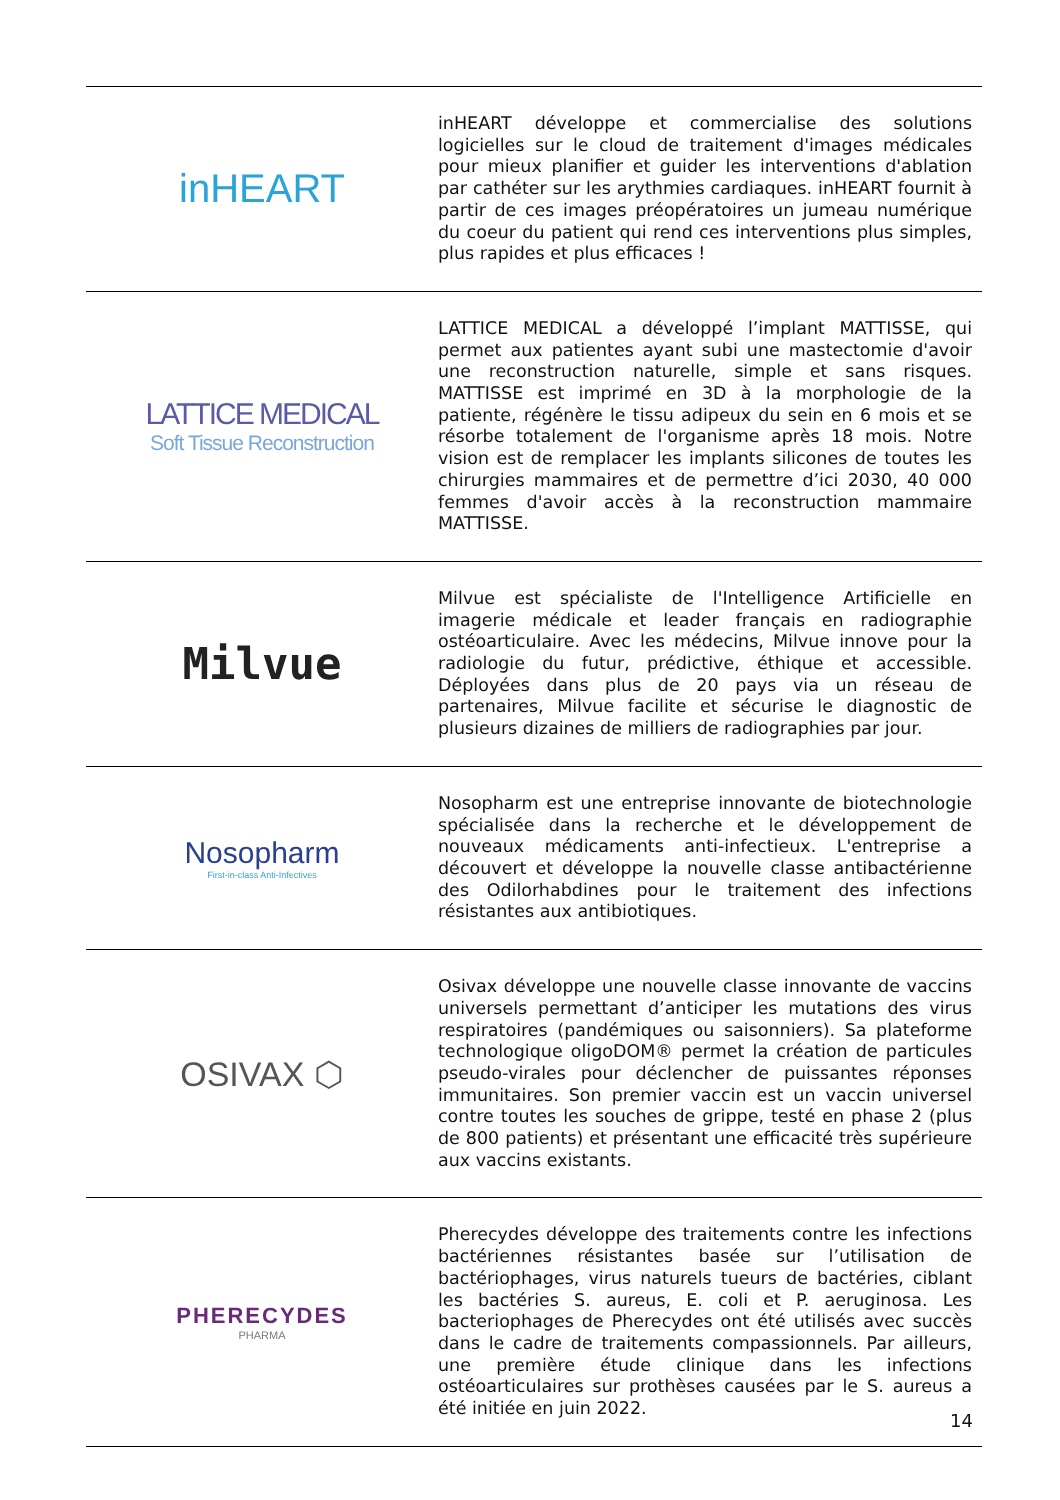| inHEART | inHEART développe et commercialise des solutions logicielles sur le cloud de traitement d'images médicales pour mieux planifier et guider les interventions d'ablation par cathéter sur les arythmies cardiaques. inHEART fournit à partir de ces images préopératoires un jumeau numérique du coeur du patient qui rend ces interventions plus simples, plus rapides et plus efficaces ! |
| LATTICE MEDICAL Soft Tissue Reconstruction | LATTICE MEDICAL a développé l’implant MATTISSE, qui permet aux patientes ayant subi une mastectomie d'avoir une reconstruction naturelle, simple et sans risques. MATTISSE est imprimé en 3D à la morphologie de la patiente, régénère le tissu adipeux du sein en 6 mois et se résorbe totalement de l'organisme après 18 mois. Notre vision est de remplacer les implants silicones de toutes les chirurgies mammaires et de permettre d’ici 2030, 40 000 femmes d'avoir accès à la reconstruction mammaire MATTISSE. |
| Milvue | Milvue est spécialiste de l'Intelligence Artificielle en imagerie médicale et leader français en radiographie ostéoarticulaire. Avec les médecins, Milvue innove pour la radiologie du futur, prédictive, éthique et accessible. Déployées dans plus de 20 pays via un réseau de partenaires, Milvue facilite et sécurise le diagnostic de plusieurs dizaines de milliers de radiographies par jour. |
| Nosopharm First-in-class Anti-Infectives | Nosopharm est une entreprise innovante de biotechnologie spécialisée dans la recherche et le développement de nouveaux médicaments anti-infectieux. L'entreprise a découvert et développe la nouvelle classe antibactérienne des Odilorhabdines pour le traitement des infections résistantes aux antibiotiques. |
| OSIVAX ⬡ | Osivax développe une nouvelle classe innovante de vaccins universels permettant d’anticiper les mutations des virus respiratoires (pandémiques ou saisonniers). Sa plateforme technologique oligoDOM® permet la création de particules pseudo-virales pour déclencher de puissantes réponses immunitaires. Son premier vaccin est un vaccin universel contre toutes les souches de grippe, testé en phase 2 (plus de 800 patients) et présentant une efficacité très supérieure aux vaccins existants. |
| PHERECYDES PHARMA | Pherecydes développe des traitements contre les infections bactériennes résistantes basée sur l’utilisation de bactériophages, virus naturels tueurs de bactéries, ciblant les bactéries S. aureus, E. coli et P. aeruginosa. Les bacteriophages de Pherecydes ont été utilisés avec succès dans le cadre de traitements compassionnels. Par ailleurs, une première étude clinique dans les infections ostéoarticulaires sur prothèses causées par le S. aureus a été initiée en juin 2022. |
14